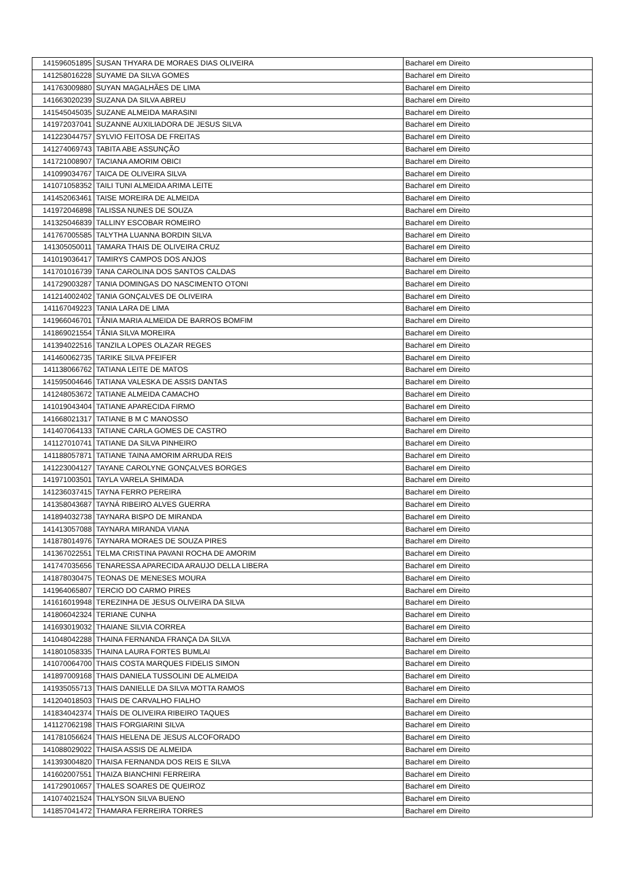| 141596051895 | SUSAN THYARA DE MORAES DIAS OLIVEIRA | Bacharel em Direito |
| 141258016228 | SUYAME DA SILVA GOMES | Bacharel em Direito |
| 141763009880 | SUYAN MAGALHÃES DE LIMA | Bacharel em Direito |
| 141663020239 | SUZANA DA SILVA ABREU | Bacharel em Direito |
| 141545045035 | SUZANE ALMEIDA MARASINI | Bacharel em Direito |
| 141972037041 | SUZANNE AUXILIADORA DE JESUS SILVA | Bacharel em Direito |
| 141223044757 | SYLVIO FEITOSA DE FREITAS | Bacharel em Direito |
| 141274069743 | TABITA ABE ASSUNÇÃO | Bacharel em Direito |
| 141721008907 | TACIANA AMORIM OBICI | Bacharel em Direito |
| 141099034767 | TAICA DE OLIVEIRA SILVA | Bacharel em Direito |
| 141071058352 | TAILI TUNI ALMEIDA ARIMA LEITE | Bacharel em Direito |
| 141452063461 | TAISE MOREIRA DE ALMEIDA | Bacharel em Direito |
| 141972046898 | TALISSA NUNES DE SOUZA | Bacharel em Direito |
| 141325046839 | TALLINY ESCOBAR ROMEIRO | Bacharel em Direito |
| 141767005585 | TALYTHA LUANNA BORDIN SILVA | Bacharel em Direito |
| 141305050011 | TAMARA THAIS DE OLIVEIRA CRUZ | Bacharel em Direito |
| 141019036417 | TAMIRYS CAMPOS DOS ANJOS | Bacharel em Direito |
| 141701016739 | TANA CAROLINA DOS SANTOS CALDAS | Bacharel em Direito |
| 141729003287 | TANIA DOMINGAS DO NASCIMENTO OTONI | Bacharel em Direito |
| 141214002402 | TANIA GONÇALVES DE OLIVEIRA | Bacharel em Direito |
| 141167049223 | TANIA LARA DE LIMA | Bacharel em Direito |
| 141966046701 | TÂNIA MARIA ALMEIDA DE BARROS BOMFIM | Bacharel em Direito |
| 141869021554 | TÂNIA SILVA MOREIRA | Bacharel em Direito |
| 141394022516 | TANZILA LOPES OLAZAR REGES | Bacharel em Direito |
| 141460062735 | TARIKE SILVA PFEIFER | Bacharel em Direito |
| 141138066762 | TATIANA LEITE DE MATOS | Bacharel em Direito |
| 141595004646 | TATIANA VALESKA DE ASSIS DANTAS | Bacharel em Direito |
| 141248053672 | TATIANE ALMEIDA CAMACHO | Bacharel em Direito |
| 141019043404 | TATIANE APARECIDA FIRMO | Bacharel em Direito |
| 141668021317 | TATIANE B M C MANOSSO | Bacharel em Direito |
| 141407064133 | TATIANE CARLA GOMES DE CASTRO | Bacharel em Direito |
| 141127010741 | TATIANE DA SILVA PINHEIRO | Bacharel em Direito |
| 141188057871 | TATIANE TAINA AMORIM ARRUDA REIS | Bacharel em Direito |
| 141223004127 | TAYANE CAROLYNE GONÇALVES BORGES | Bacharel em Direito |
| 141971003501 | TAYLA VARELA SHIMADA | Bacharel em Direito |
| 141236037415 | TAYNA FERRO PEREIRA | Bacharel em Direito |
| 141358043687 | TAYNÁ RIBEIRO ALVES GUERRA | Bacharel em Direito |
| 141894032738 | TAYNARA BISPO DE MIRANDA | Bacharel em Direito |
| 141413057088 | TAYNARA MIRANDA VIANA | Bacharel em Direito |
| 141878014976 | TAYNARA MORAES DE SOUZA PIRES | Bacharel em Direito |
| 141367022551 | TELMA CRISTINA PAVANI ROCHA DE AMORIM | Bacharel em Direito |
| 141747035656 | TENARESSA APARECIDA ARAUJO DELLA LIBERA | Bacharel em Direito |
| 141878030475 | TEONAS DE MENESES MOURA | Bacharel em Direito |
| 141964065807 | TERCIO DO CARMO PIRES | Bacharel em Direito |
| 141616019948 | TEREZINHA DE JESUS OLIVEIRA DA SILVA | Bacharel em Direito |
| 141806042324 | TERIANE CUNHA | Bacharel em Direito |
| 141693019032 | THAIANE SILVIA CORREA | Bacharel em Direito |
| 141048042288 | THAINA FERNANDA FRANÇA DA SILVA | Bacharel em Direito |
| 141801058335 | THAINA LAURA FORTES BUMLAI | Bacharel em Direito |
| 141070064700 | THAIS COSTA MARQUES FIDELIS SIMON | Bacharel em Direito |
| 141897009168 | THAIS DANIELA TUSSOLINI DE ALMEIDA | Bacharel em Direito |
| 141935055713 | THAIS DANIELLE DA SILVA MOTTA RAMOS | Bacharel em Direito |
| 141204018503 | THAIS DE CARVALHO FIALHO | Bacharel em Direito |
| 141834042374 | THAÍS DE OLIVEIRA RIBEIRO TAQUES | Bacharel em Direito |
| 141127062198 | THAIS FORGIARINI SILVA | Bacharel em Direito |
| 141781056624 | THAIS HELENA DE JESUS ALCOFORADO | Bacharel em Direito |
| 141088029022 | THAISA ASSIS DE ALMEIDA | Bacharel em Direito |
| 141393004820 | THAISA FERNANDA DOS REIS E SILVA | Bacharel em Direito |
| 141602007551 | THAIZA BIANCHINI FERREIRA | Bacharel em Direito |
| 141729010657 | THALES SOARES DE QUEIROZ | Bacharel em Direito |
| 141074021524 | THALYSON SILVA BUENO | Bacharel em Direito |
| 141857041472 | THAMARA FERREIRA TORRES | Bacharel em Direito |